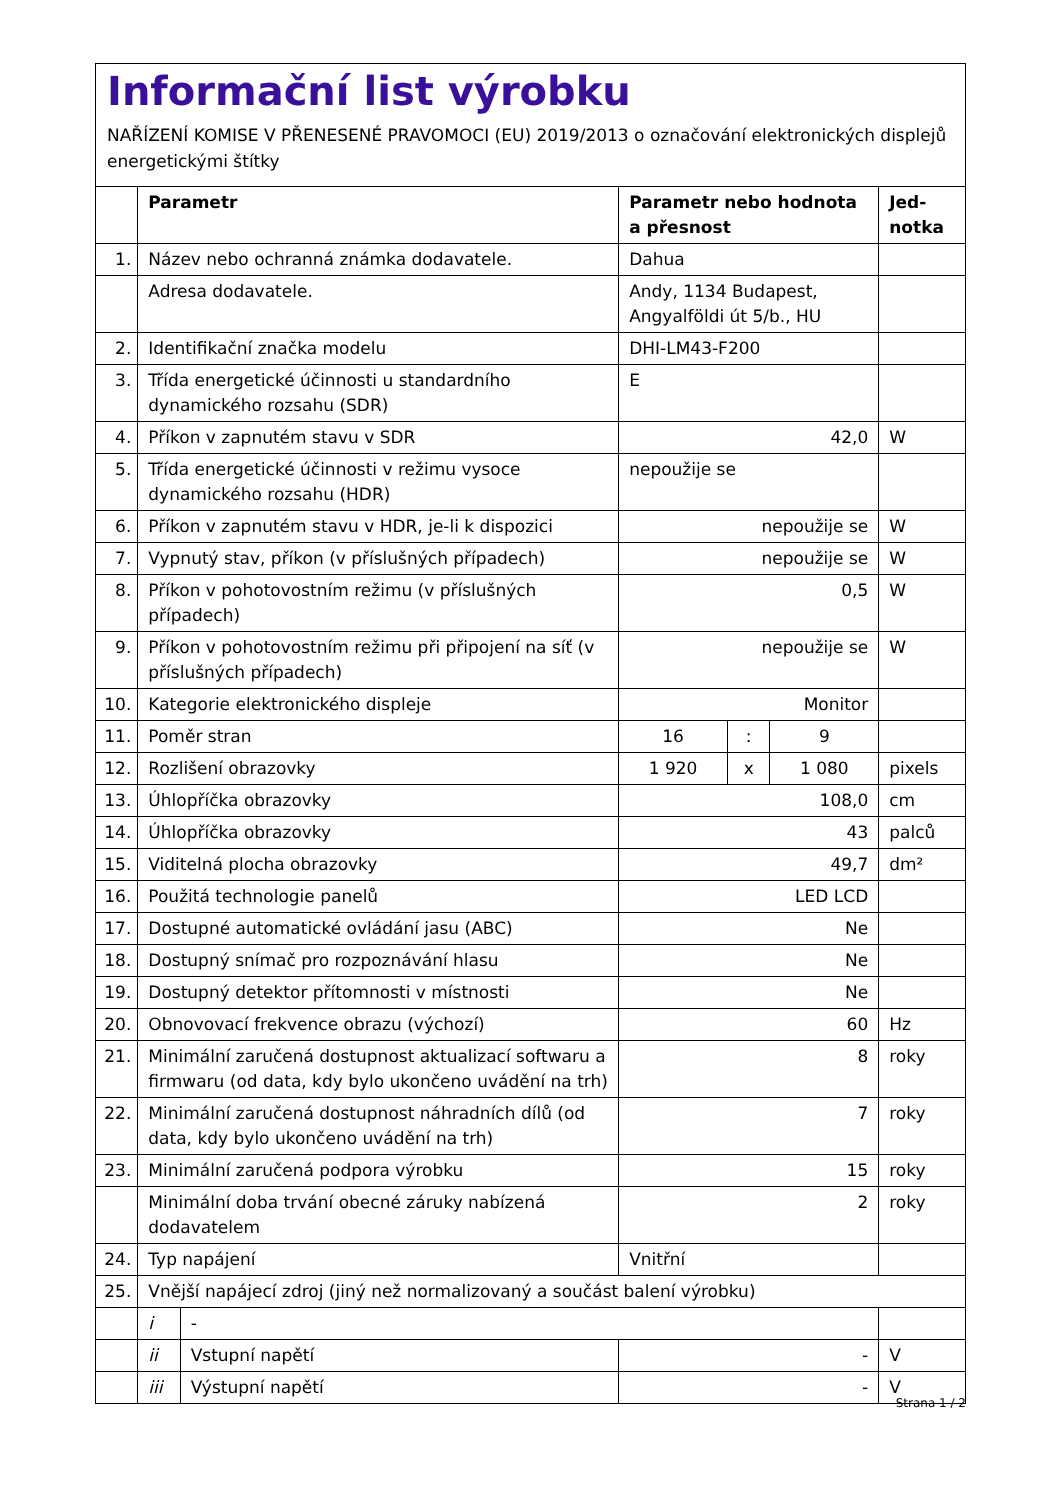Informační list výrobku
NAŘÍZENÍ KOMISE V PŘENESENÉ PRAVOMOCI (EU) 2019/2013 o označování elektronických displejů energetickými štítky
| | Parametr | | Parametr nebo hodnota a přesnost | | | Jed-notka |
| --- | --- | --- | --- | --- | --- | --- |
| 1. | Název nebo ochranná známka dodavatele. | | Dahua | | | |
| | Adresa dodavatele. | | Andy, 1134 Budapest, Angyalföldi út 5/b., HU | | | |
| 2. | Identifikační značka modelu | | DHI-LM43-F200 | | | |
| 3. | Třída energetické účinnosti u standardního dynamického rozsahu (SDR) | | E | | | |
| 4. | Příkon v zapnutém stavu v SDR | | 42,0 | | | W |
| 5. | Třída energetické účinnosti v režimu vysoce dynamického rozsahu (HDR) | | nepoužije se | | | |
| 6. | Příkon v zapnutém stavu v HDR, je-li k dispozici | | nepoužije se | | | W |
| 7. | Vypnutý stav, příkon (v příslušných případech) | | nepoužije se | | | W |
| 8. | Příkon v pohotovostním režimu (v příslušných případech) | | 0,5 | | | W |
| 9. | Příkon v pohotovostním režimu při připojení na síť (v příslušných případech) | | nepoužije se | | | W |
| 10. | Kategorie elektronického displeje | | Monitor | | | |
| 11. | Poměr stran | | 16 | : | 9 | |
| 12. | Rozlišení obrazovky | | 1 920 | x | 1 080 | pixels |
| 13. | Úhlopříčka obrazovky | | 108,0 | | | cm |
| 14. | Úhlopříčka obrazovky | | 43 | | | palců |
| 15. | Viditelná plocha obrazovky | | 49,7 | | | dm² |
| 16. | Použitá technologie panelů | | LED LCD | | | |
| 17. | Dostupné automatické ovládání jasu (ABC) | | Ne | | | |
| 18. | Dostupný snímač pro rozpoznávání hlasu | | Ne | | | |
| 19. | Dostupný detektor přítomnosti v místnosti | | Ne | | | |
| 20. | Obnovovací frekvence obrazu (výchozí) | | 60 | | | Hz |
| 21. | Minimální zaručená dostupnost aktualizací softwaru a firmwaru (od data, kdy bylo ukončeno uvádění na trh) | | 8 | | | roky |
| 22. | Minimální zaručená dostupnost náhradních dílů (od data, kdy bylo ukončeno uvádění na trh) | | 7 | | | roky |
| 23. | Minimální zaručená podpora výrobku | | 15 | | | roky |
| | Minimální doba trvání obecné záruky nabízená dodavatelem | | 2 | | | roky |
| 24. | Typ napájení | | Vnitřní | | | |
| 25. | Vnější napájecí zdroj (jiný než normalizovaný a součást balení výrobku) | | | | | |
| | i | - | | | | |
| | ii | Vstupní napětí | - | | | V |
| | iii | Výstupní napětí | - | | | V |
Strana 1 / 2